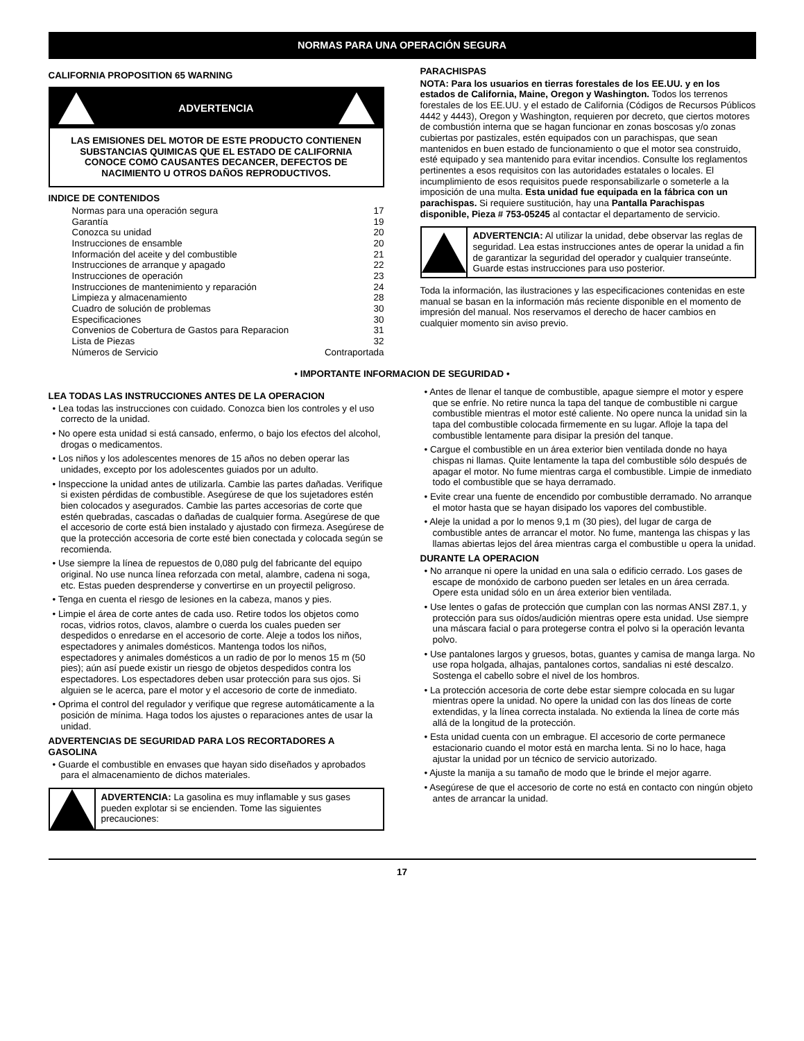NORMAS PARA UNA OPERACIÓN SEGURA
CALIFORNIA PROPOSITION 65 WARNING
ADVERTENCIA
LAS EMISIONES DEL MOTOR DE ESTE PRODUCTO CONTIENEN SUBSTANCIAS QUIMICAS QUE EL ESTADO DE CALIFORNIA CONOCE COMO CAUSANTES DECANCER, DEFECTOS DE NACIMIENTO U OTROS DAÑOS REPRODUCTIVOS.
INDICE DE CONTENIDOS
Normas para una operación segura 17
Garantía 19
Conozca su unidad 20
Instrucciones de ensamble 20
Información del aceite y del combustible 21
Instrucciones de arranque y apagado 22
Instrucciones de operación 23
Instrucciones de mantenimiento y reparación 24
Limpieza y almacenamiento 28
Cuadro de solución de problemas 30
Especificaciones 30
Convenios de Cobertura de Gastos para Reparacion 31
Lista de Piezas 32
Números de Servicio Contraportada
PARACHISPAS
NOTA: Para los usuarios en tierras forestales de los EE.UU. y en los estados de California, Maine, Oregon y Washington. Todos los terrenos forestales de los EE.UU. y el estado de California (Códigos de Recursos Públicos 4442 y 4443), Oregon y Washington, requieren por decreto, que ciertos motores de combustión interna que se hagan funcionar en zonas boscosas y/o zonas cubiertas por pastizales, estén equipados con un parachispas, que sean mantenidos en buen estado de funcionamiento o que el motor sea construido, esté equipado y sea mantenido para evitar incendios. Consulte los reglamentos pertinentes a esos requisitos con las autoridades estatales o locales. El incumplimiento de esos requisitos puede responsabilizarle o someterle a la imposición de una multa. Esta unidad fue equipada en la fábrica con un parachispas. Si requiere sustitución, hay una Pantalla Parachispas disponible, Pieza # 753-05245 al contactar el departamento de servicio.
ADVERTENCIA: Al utilizar la unidad, debe observar las reglas de seguridad. Lea estas instrucciones antes de operar la unidad a fin de garantizar la seguridad del operador y cualquier transeúnte. Guarde estas instrucciones para uso posterior.
Toda la información, las ilustraciones y las especificaciones contenidas en este manual se basan en la información más reciente disponible en el momento de impresión del manual. Nos reservamos el derecho de hacer cambios en cualquier momento sin aviso previo.
• IMPORTANTE INFORMACION DE SEGURIDAD •
LEA TODAS LAS INSTRUCCIONES ANTES DE LA OPERACION
• Lea todas las instrucciones con cuidado. Conozca bien los controles y el uso correcto de la unidad.
• No opere esta unidad si está cansado, enfermo, o bajo los efectos del alcohol, drogas o medicamentos.
• Los niños y los adolescentes menores de 15 años no deben operar las unidades, excepto por los adolescentes guiados por un adulto.
• Inspeccione la unidad antes de utilizarla. Cambie las partes dañadas. Verifique si existen pérdidas de combustible. Asegúrese de que los sujetadores estén bien colocados y asegurados. Cambie las partes accesorias de corte que estén quebradas, cascadas o dañadas de cualquier forma. Asegúrese de que el accesorio de corte está bien instalado y ajustado con firmeza. Asegúrese de que la protección accesoria de corte esté bien conectada y colocada según se recomienda.
• Use siempre la línea de repuestos de 0,080 pulg del fabricante del equipo original. No use nunca línea reforzada con metal, alambre, cadena ni soga, etc. Estas pueden desprenderse y convertirse en un proyectil peligroso.
• Tenga en cuenta el riesgo de lesiones en la cabeza, manos y pies.
• Limpie el área de corte antes de cada uso. Retire todos los objetos como rocas, vidrios rotos, clavos, alambre o cuerda los cuales pueden ser despedidos o enredarse en el accesorio de corte. Aleje a todos los niños, espectadores y animales domésticos. Mantenga todos los niños, espectadores y animales domésticos a un radio de por lo menos 15 m (50 pies); aún así puede existir un riesgo de objetos despedidos contra los espectadores. Los espectadores deben usar protección para sus ojos. Si alguien se le acerca, pare el motor y el accesorio de corte de inmediato.
• Oprima el control del regulador y verifique que regrese automáticamente a la posición de mínima. Haga todos los ajustes o reparaciones antes de usar la unidad.
ADVERTENCIAS DE SEGURIDAD PARA LOS RECORTADORES A GASOLINA
• Guarde el combustible en envases que hayan sido diseñados y aprobados para el almacenamiento de dichos materiales.
ADVERTENCIA: La gasolina es muy inflamable y sus gases pueden explotar si se encienden. Tome las siguientes precauciones:
• Antes de llenar el tanque de combustible, apague siempre el motor y espere que se enfríe. No retire nunca la tapa del tanque de combustible ni cargue combustible mientras el motor esté caliente. No opere nunca la unidad sin la tapa del combustible colocada firmemente en su lugar. Afloje la tapa del combustible lentamente para disipar la presión del tanque.
• Cargue el combustible en un área exterior bien ventilada donde no haya chispas ni llamas. Quite lentamente la tapa del combustible sólo después de apagar el motor. No fume mientras carga el combustible. Limpie de inmediato todo el combustible que se haya derramado.
• Evite crear una fuente de encendido por combustible derramado. No arranque el motor hasta que se hayan disipado los vapores del combustible.
• Aleje la unidad a por lo menos 9,1 m (30 pies), del lugar de carga de combustible antes de arrancar el motor. No fume, mantenga las chispas y las llamas abiertas lejos del área mientras carga el combustible u opera la unidad.
DURANTE LA OPERACION
• No arranque ni opere la unidad en una sala o edificio cerrado. Los gases de escape de monóxido de carbono pueden ser letales en un área cerrada. Opere esta unidad sólo en un área exterior bien ventilada.
• Use lentes o gafas de protección que cumplan con las normas ANSI Z87.1, y protección para sus oídos/audición mientras opere esta unidad. Use siempre una máscara facial o para protegerse contra el polvo si la operación levanta polvo.
• Use pantalones largos y gruesos, botas, guantes y camisa de manga larga. No use ropa holgada, alhajas, pantalones cortos, sandalias ni esté descalzo. Sostenga el cabello sobre el nivel de los hombros.
• La protección accesoria de corte debe estar siempre colocada en su lugar mientras opere la unidad. No opere la unidad con las dos líneas de corte extendidas, y la línea correcta instalada. No extienda la línea de corte más allá de la longitud de la protección.
• Esta unidad cuenta con un embrague. El accesorio de corte permanece estacionario cuando el motor está en marcha lenta. Si no lo hace, haga ajustar la unidad por un técnico de servicio autorizado.
• Ajuste la manija a su tamaño de modo que le brinde el mejor agarre.
• Asegúrese de que el accesorio de corte no está en contacto con ningún objeto antes de arrancar la unidad.
17